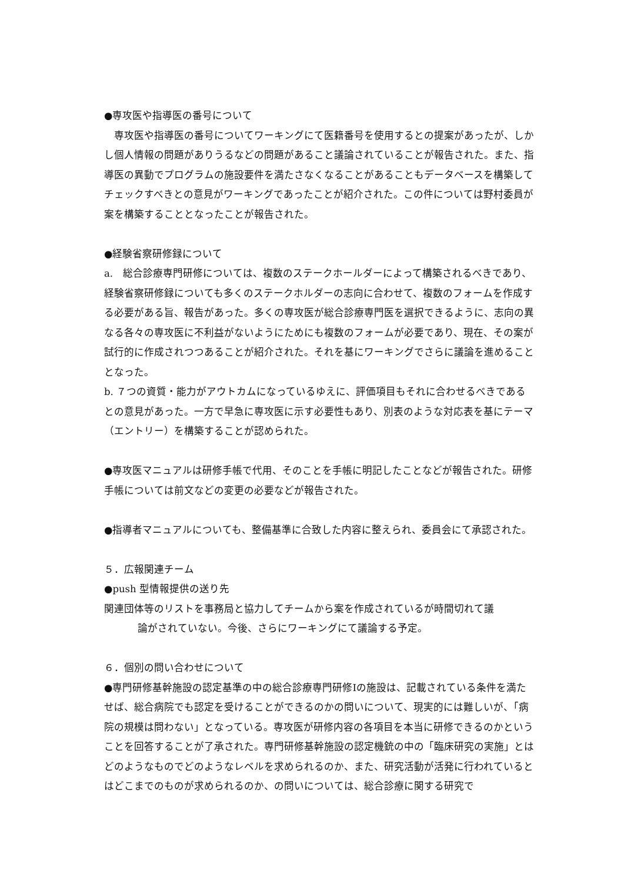●専攻医や指導医の番号について
　専攻医や指導医の番号についてワーキングにて医籍番号を使用するとの提案があったが、しかし個人情報の問題がありうるなどの問題があること議論されていることが報告された。また、指導医の異動でプログラムの施設要件を満たさなくなることがあることもデータベースを構築してチェックすべきとの意見がワーキングであったことが紹介された。この件については野村委員が案を構築することとなったことが報告された。
●経験省察研修録について
a.　総合診療専門研修については、複数のステークホールダーによって構築されるべきであり、経験省察研修録についても多くのステークホルダーの志向に合わせて、複数のフォームを作成する必要がある旨、報告があった。多くの専攻医が総合診療専門医を選択できるように、志向の異なる各々の専攻医に不利益がないようにためにも複数のフォームが必要であり、現在、その案が試行的に作成されつつあることが紹介された。それを基にワーキングでさらに議論を進めることとなった。
b. ７つの資質・能力がアウトカムになっているゆえに、評価項目もそれに合わせるべきであるとの意見があった。一方で早急に専攻医に示す必要性もあり、別表のような対応表を基にテーマ（エントリー）を構築することが認められた。
●専攻医マニュアルは研修手帳で代用、そのことを手帳に明記したことなどが報告された。研修手帳については前文などの変更の必要などが報告された。
●指導者マニュアルについても、整備基準に合致した内容に整えられ、委員会にて承認された。
５．広報関連チーム
●push 型情報提供の送り先
関連団体等のリストを事務局と協力してチームから案を作成されているが時間切れて議
論がされていない。今後、さらにワーキングにて議論する予定。
６．個別の問い合わせについて
●専門研修基幹施設の認定基準の中の総合診療専門研修Ⅰの施設は、記載されている条件を満たせば、総合病院でも認定を受けることができるのかの問いについて、現実的には難しいが、「病院の規模は問わない」となっている。専攻医が研修内容の各項目を本当に研修できるのかということを回答することが了承された。専門研修基幹施設の認定機銃の中の「臨床研究の実施」とはどのようなものでどのようなレベルを求められるのか、また、研究活動が活発に行われているとはどこまでのものが求められるのか、の問いについては、総合診療に関する研究で